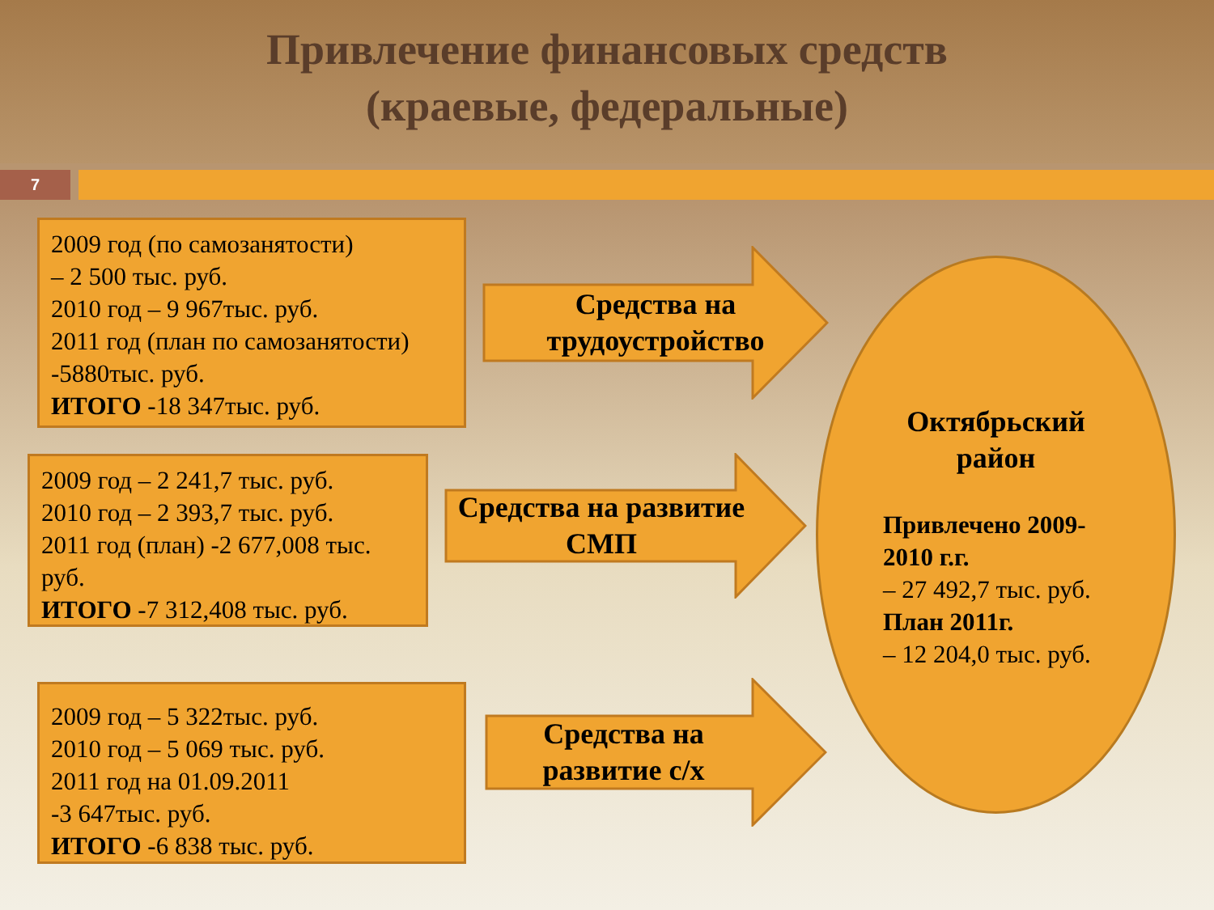Привлечение финансовых средств
(краевые, федеральные)
7
2009 год (по самозанятости)
– 2 500 тыс. руб.
2010 год – 9 967тыс. руб.
2011 год (план по самозанятости) -5880тыс. руб.
ИТОГО -18 347тыс. руб.
2009 год – 2 241,7 тыс. руб.
2010 год – 2 393,7 тыс. руб.
2011 год (план) -2 677,008 тыс. руб.
ИТОГО -7 312,408 тыс. руб.
2009 год – 5 322тыс. руб.
2010 год – 5 069 тыс. руб.
2011 год на 01.09.2011
-3 647тыс. руб.
ИТОГО -6 838 тыс. руб.
Средства на
трудоустройство
Средства на развитие
СМП
Средства на
развитие с/х
Октябрьский
район
Привлечено 2009-2010 г.г.
– 27 492,7 тыс. руб.
План 2011г.
– 12 204,0 тыс. руб.